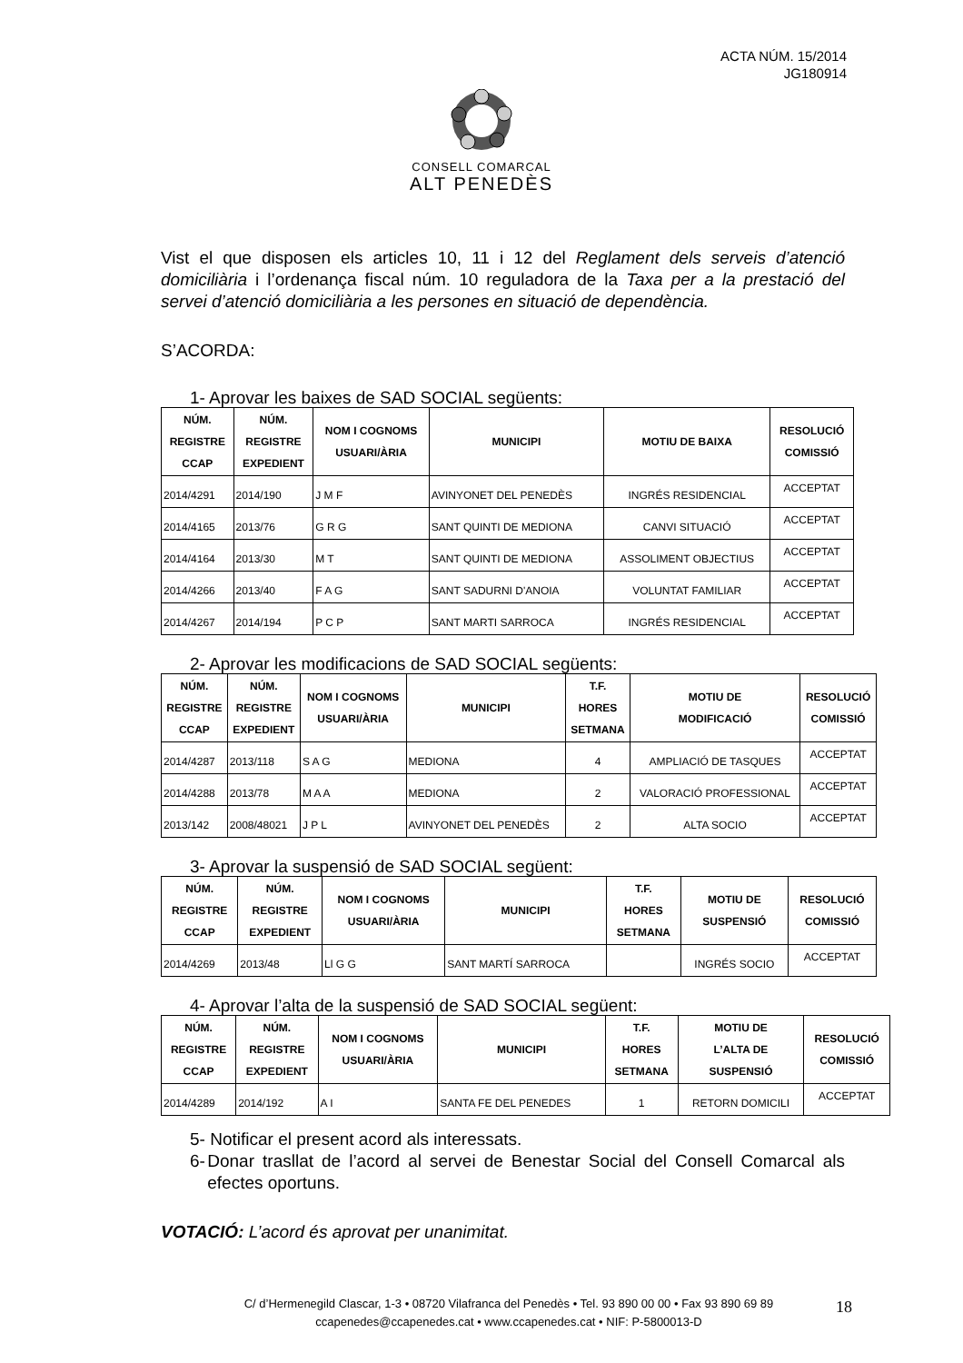ACTA NÚM. 15/2014
JG180914
CONSELL COMARCAL
ALT PENEDÈS
Vist el que disposen els articles 10, 11 i 12 del Reglament dels serveis d’atenció domiciliària i l’ordenança fiscal núm. 10 reguladora de la Taxa per a la prestació del servei d’atenció domiciliària a les persones en situació de dependència.
S’ACORDA:
1- Aprovar les baixes de SAD SOCIAL següents:
| NÚM. REGISTRE CCAP | NÚM. REGISTRE EXPEDIENT | NOM I COGNOMS USUARI/ÀRIA | MUNICIPI | MOTIU DE BAIXA | RESOLUCIÓ COMISSIÓ |
| --- | --- | --- | --- | --- | --- |
| 2014/4291 | 2014/190 | J M F | AVINYONET DEL PENEDÈS | INGRÉS RESIDENCIAL | ACCEPTAT |
| 2014/4165 | 2013/76 | G R G | SANT QUINTI DE MEDIONA | CANVI SITUACIÓ | ACCEPTAT |
| 2014/4164 | 2013/30 | M T | SANT QUINTI DE MEDIONA | ASSOLIMENT OBJECTIUS | ACCEPTAT |
| 2014/4266 | 2013/40 | F A G | SANT SADURNI D'ANOIA | VOLUNTAT FAMILIAR | ACCEPTAT |
| 2014/4267 | 2014/194 | P C P | SANT MARTI SARROCA | INGRÉS RESIDENCIAL | ACCEPTAT |
2- Aprovar les modificacions de SAD SOCIAL següents:
| NÚM. REGISTRE CCAP | NÚM. REGISTRE EXPEDIENT | NOM I COGNOMS USUARI/ÀRIA | MUNICIPI | T.F. HORES SETMANA | MOTIU DE MODIFICACIÓ | RESOLUCIÓ COMISSIÓ |
| --- | --- | --- | --- | --- | --- | --- |
| 2014/4287 | 2013/118 | S A G | MEDIONA | 4 | AMPLIACIÓ DE TASQUES | ACCEPTAT |
| 2014/4288 | 2013/78 | M A A | MEDIONA | 2 | VALORACIÓ PROFESSIONAL | ACCEPTAT |
| 2013/142 | 2008/48021 | J P L | AVINYONET DEL PENEDÈS | 2 | ALTA SOCIO | ACCEPTAT |
3- Aprovar la suspensió de SAD SOCIAL següent:
| NÚM. REGISTRE CCAP | NÚM. REGISTRE EXPEDIENT | NOM I COGNOMS USUARI/ÀRIA | MUNICIPI | T.F. HORES SETMANA | MOTIU DE SUSPENSIÓ | RESOLUCIÓ COMISSIÓ |
| --- | --- | --- | --- | --- | --- | --- |
| 2014/4269 | 2013/48 | Ll G G | SANT MARTÍ SARROCA | | INGRÉS SOCIO | ACCEPTAT |
4- Aprovar l’alta de la suspensió de SAD SOCIAL següent:
| NÚM. REGISTRE CCAP | NÚM. REGISTRE EXPEDIENT | NOM I COGNOMS USUARI/ÀRIA | MUNICIPI | T.F. HORES SETMANA | MOTIU DE L’ALTA DE SUSPENSIÓ | RESOLUCIÓ COMISSIÓ |
| --- | --- | --- | --- | --- | --- | --- |
| 2014/4289 | 2014/192 | A I | SANTA FE DEL PENEDES | 1 | RETORN DOMICILI | ACCEPTAT |
5- Notificar el present acord als interessats.
6- Donar trasllat de l’acord al servei de Benestar Social del Consell Comarcal als efectes oportuns.
VOTACIÓ: L’acord és aprovat per unanimitat.
C/ d’Hermenegild Clascar, 1-3 • 08720 Vilafranca del Penedès • Tel. 93 890 00 00 • Fax 93 890 69 89
ccapenedes@ccapenedes.cat • www.ccapenedes.cat • NIF: P-5800013-D
18